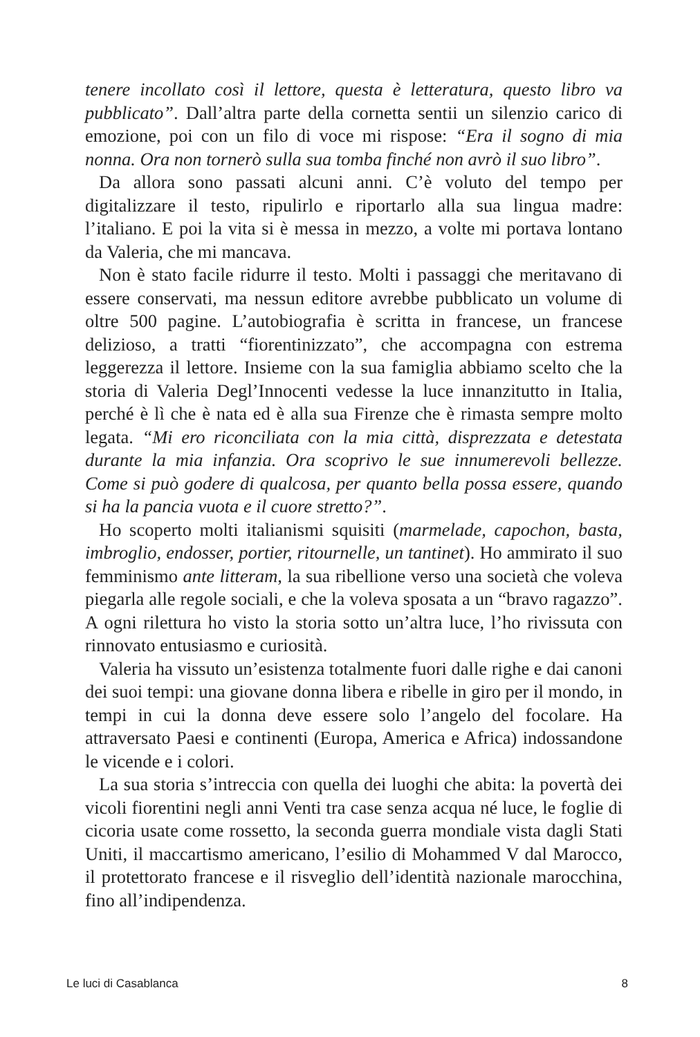tenere incollato così il lettore, questa è letteratura, questo libro va pubblicato”. Dall’altra parte della cornetta sentii un silenzio carico di emozione, poi con un filo di voce mi rispose: “Era il sogno di mia nonna. Ora non tornerò sulla sua tomba finché non avrò il suo libro”.
Da allora sono passati alcuni anni. C’è voluto del tempo per digitalizzare il testo, ripulirlo e riportarlo alla sua lingua madre: l’italiano. E poi la vita si è messa in mezzo, a volte mi portava lontano da Valeria, che mi mancava.
Non è stato facile ridurre il testo. Molti i passaggi che meritavano di essere conservati, ma nessun editore avrebbe pubblicato un volume di oltre 500 pagine. L’autobiografia è scritta in francese, un francese delizioso, a tratti “fiorentinizzato”, che accompagna con estrema leggerezza il lettore. Insieme con la sua famiglia abbiamo scelto che la storia di Valeria Degl’Innocenti vedesse la luce innanzitutto in Italia, perché è lì che è nata ed è alla sua Firenze che è rimasta sempre molto legata. “Mi ero riconciliata con la mia città, disprezzata e detestata durante la mia infanzia. Ora scoprivo le sue innumerevoli bellezze. Come si può godere di qualcosa, per quanto bella possa essere, quando si ha la pancia vuota e il cuore stretto?”.
Ho scoperto molti italianismi squisiti (marmelade, capochon, basta, imbroglio, endosser, portier, ritournelle, un tantinet). Ho ammirato il suo femminismo ante litteram, la sua ribellione verso una società che voleva piegarla alle regole sociali, e che la voleva sposata a un “bravo ragazzo”. A ogni rilettura ho visto la storia sotto un’altra luce, l’ho rivissuta con rinnovato entusiasmo e curiosità.
Valeria ha vissuto un’esistenza totalmente fuori dalle righe e dai canoni dei suoi tempi: una giovane donna libera e ribelle in giro per il mondo, in tempi in cui la donna deve essere solo l’angelo del focolare. Ha attraversato Paesi e continenti (Europa, America e Africa) indossandone le vicende e i colori.
La sua storia s’intreccia con quella dei luoghi che abita: la povertà dei vicoli fiorentini negli anni Venti tra case senza acqua né luce, le foglie di cicoria usate come rossetto, la seconda guerra mondiale vista dagli Stati Uniti, il maccartismo americano, l’esilio di Mohammed V dal Marocco, il protettorato francese e il risveglio dell’identità nazionale marocchina, fino all’indipendenza.
Le luci di Casablanca 8